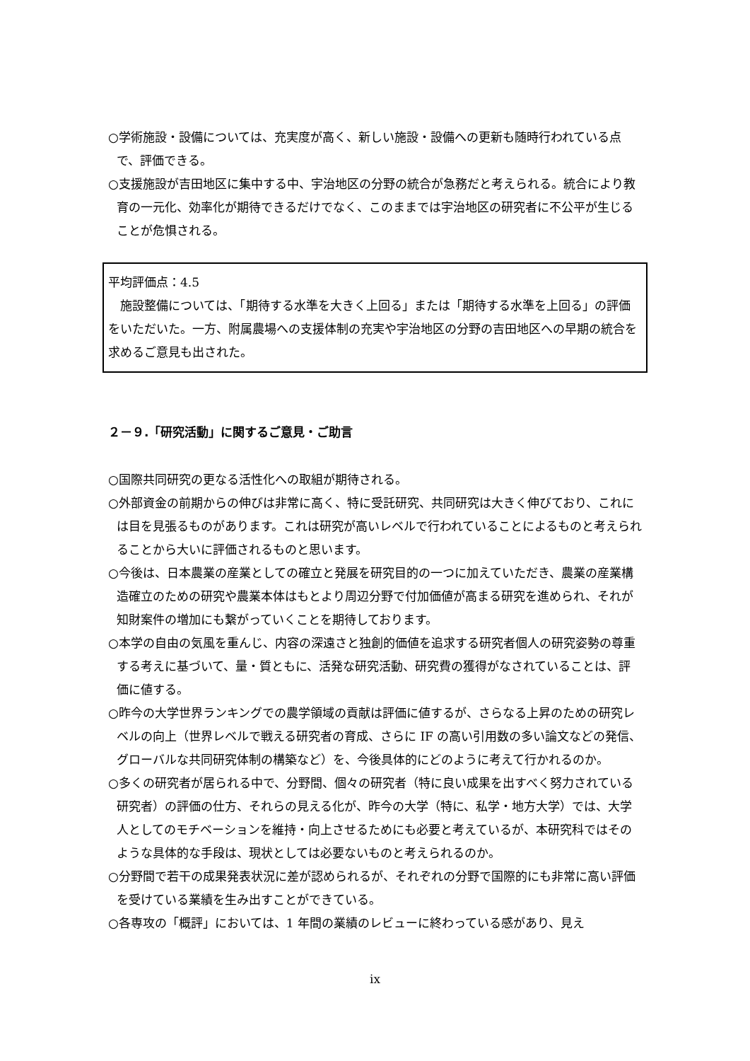○学術施設・設備については、充実度が高く、新しい施設・設備への更新も随時行われている点で、評価できる。
○支援施設が吉田地区に集中する中、宇治地区の分野の統合が急務だと考えられる。統合により教育の一元化、効率化が期待できるだけでなく、このままでは宇治地区の研究者に不公平が生じることが危惧される。
平均評価点：4.5
　施設整備については、「期待する水準を大きく上回る」または「期待する水準を上回る」の評価をいただいた。一方、附属農場への支援体制の充実や宇治地区の分野の吉田地区への早期の統合を求めるご意見も出された。
２－９.「研究活動」に関するご意見・ご助言
○国際共同研究の更なる活性化への取組が期待される。
○外部資金の前期からの伸びは非常に高く、特に受託研究、共同研究は大きく伸びており、これには目を見張るものがあります。これは研究が高いレベルで行われていることによるものと考えられることから大いに評価されるものと思います。
○今後は、日本農業の産業としての確立と発展を研究目的の一つに加えていただき、農業の産業構造確立のための研究や農業本体はもとより周辺分野で付加価値が高まる研究を進められ、それが知財案件の増加にも繋がっていくことを期待しております。
○本学の自由の気風を重んじ、内容の深遠さと独創的価値を追求する研究者個人の研究姿勢の尊重する考えに基づいて、量・質ともに、活発な研究活動、研究費の獲得がなされていることは、評価に値する。
○昨今の大学世界ランキングでの農学領域の貢献は評価に値するが、さらなる上昇のための研究レベルの向上（世界レベルで戦える研究者の育成、さらに IF の高い引用数の多い論文などの発信、グローバルな共同研究体制の構築など）を、今後具体的にどのように考えて行かれるのか。
○多くの研究者が居られる中で、分野間、個々の研究者（特に良い成果を出すべく努力されている研究者）の評価の仕方、それらの見える化が、昨今の大学（特に、私学・地方大学）では、大学人としてのモチベーションを維持・向上させるためにも必要と考えているが、本研究科ではそのような具体的な手段は、現状としては必要ないものと考えられるのか。
○分野間で若干の成果発表状況に差が認められるが、それぞれの分野で国際的にも非常に高い評価を受けている業績を生み出すことができている。
○各専攻の「概評」においては、1 年間の業績のレビューに終わっている感があり、見え
ix